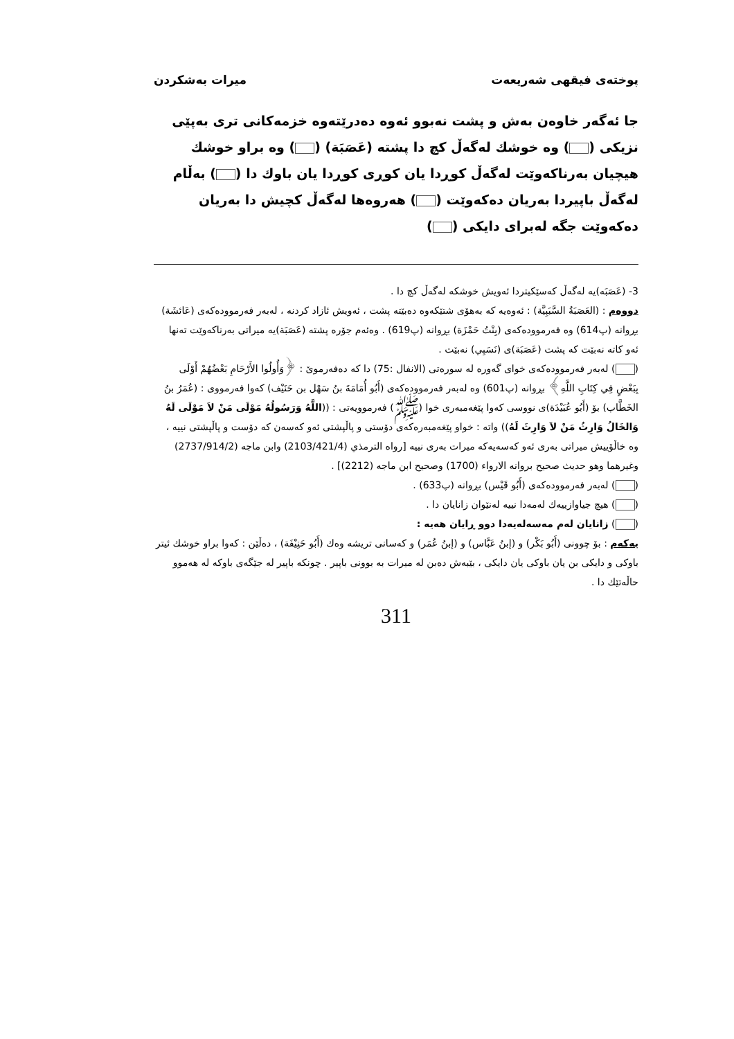پوختەی فیقهی شەریعەت میرات بەشكردن
جا ئەگەر خاوەن بەش و پشت نەبوو ئەوە دەدرێتەوە خزمەكانی تری بەپێی نزیكی ( ) وە خوشك لەگەڵ كچ دا پشتە (عَصَبَة) ( ) وە براو خوشك هیچیان بەرناكەوێت لەگەڵ كوڕدا یان كوڕی كوڕدا یان باوك دا ( ) بەڵام لەگەڵ باپیردا بەریان دەكەوێت ( ) هەروەها لەگەڵ كچیش دا بەریان دەكەوێت جگە لەبرای دایكی ( )
3- (عَصَبَه)یە لەگەڵ كەسێكیتردا ئەویش خوشكە لەگەڵ كچ دا .
دووەم : (العَصَبَةُ السَّبَبِيَّة) : ئەوەیە كە بەهۆی شتێكەوە دەبێتە پشت ، ئەویش ئازاد كردنە ، لەبەر فەرموودەكەی (عَائشَة) بڕوانە (پ614) وە فەرموودەكەی (بِنْتُ حَمْزَة) بڕوانە (پ619) . وەئەم جۆرە پشتە (عَصَبَة)یە میراتی بەرناكەوێت تەنها ئەو كاتە نەبێت كە پشت (عَصَبَة)ی (نَسَبِي) نەبێت .
( ) لەبەر فەرموودەكەی خوای گەورە لە سورەتی (الانفال :75) دا كە دەفەرمویٚ : ﴿وَأُولُوا الأَرْحَامِ بَعْضُهُمْ أَوْلَى بِبَعْضٍ فِي كِتَابِ اللَّهِ﴾ بڕوانە (پ601) وە لەبەر فەرموودەكەی (أَبُو أُمَامَةَ بنُ سَهْل بن حَنَيْف) كەوا فەرمووی : (عُمَرُ بنُ الخَطَّاب) بۆ (أَبُو عُبَيْدَة)ی نووسی كەوا پێغەمبەری خوا (ﷺ) فەرموویەتی : ((اللَّهُ وَرَسُولُهُ مَوْلَى مَنْ لاَ مَوْلَى لَهُ وَالخَالُ وَارِثُ مَنْ لاَ وَارِثَ لَهُ)) واتە : خواو پێغەمبەرەكەی دۆستی و پاڵپشتی ئەو كەسەن كە دۆست و پاڵپشتی نییە ، وە خاڵۆییش میراتی بەری ئەو كەسەیەكە میرات بەری نییە [رواه الترمذي (2103/421/4) وابن ماجه (2737/914/2) وغيرهما وهو حديث صحيح بروانه الارواء (1700) وصحيح ابن ماجه (2212)] .
( ) لەبەر فەرموودەكەی (أَبُو قَيْس) بڕوانە (پ633) .
( ) هیچ جیاوازییەك لەمەدا نییە لەنێوان زانایان دا .
( ) زانایان لەم مەسەلەیەدا دوو ڕایان هەیە :
یەكەم : بۆ چوونی (أَبُو بَكْر) و (إبنُ عَبَّاس) و (إبنُ عُمَر) و كەسانی تریشە وەك (أَبُو حَنِيْفَة) ، دەڵێن : كەوا براو خوشك ئیتر باوكی و دایكی بن یان باوكی یان دایكی ، بێبەش دەبن لە میرات بە بوونی باپیر . چونكە باپیر لە جێگەی باوكە لە هەموو حاڵەتێك دا .
311